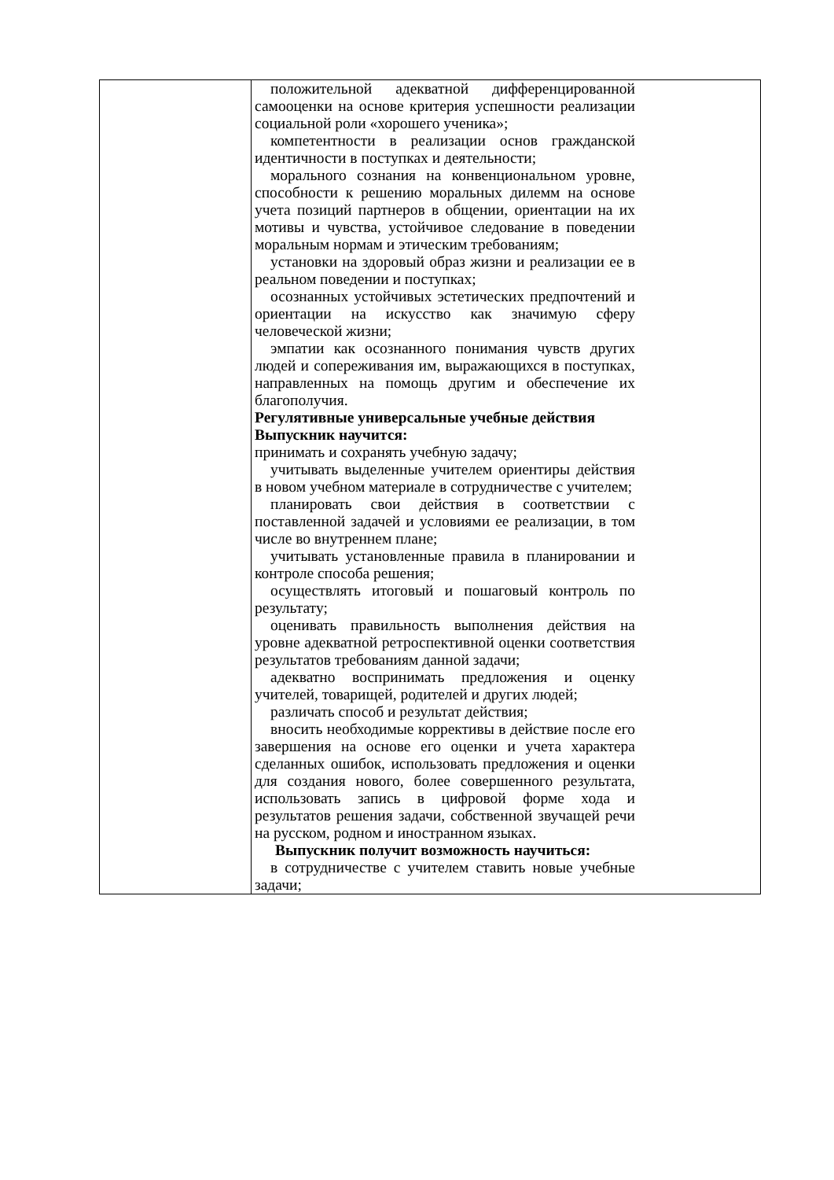| | положительной адекватной дифференцированной самооценки на основе критерия успешности реализации социальной роли «хорошего ученика»; компетентности в реализации основ гражданской идентичности в поступках и деятельности; морального сознания на конвенциональном уровне, способности к решению моральных дилемм на основе учета позиций партнеров в общении, ориентации на их мотивы и чувства, устойчивое следование в поведении моральным нормам и этическим требованиям; установки на здоровый образ жизни и реализации ее в реальном поведении и поступках; осознанных устойчивых эстетических предпочтений и ориентации на искусство как значимую сферу человеческой жизни; эмпатии как осознанного понимания чувств других людей и сопереживания им, выражающихся в поступках, направленных на помощь другим и обеспечение их благополучия. Регулятивные универсальные учебные действия Выпускник научится: принимать и сохранять учебную задачу; учитывать выделенные учителем ориентиры действия в новом учебном материале в сотрудничестве с учителем; планировать свои действия в соответствии с поставленной задачей и условиями ее реализации, в том числе во внутреннем плане; учитывать установленные правила в планировании и контроле способа решения; осуществлять итоговый и пошаговый контроль по результату; оценивать правильность выполнения действия на уровне адекватной ретроспективной оценки соответствия результатов требованиям данной задачи; адекватно воспринимать предложения и оценку учителей, товарищей, родителей и других людей; различать способ и результат действия; вносить необходимые коррективы в действие после его завершения на основе его оценки и учета характера сделанных ошибок, использовать предложения и оценки для создания нового, более совершенного результата, использовать запись в цифровой форме хода и результатов решения задачи, собственной звучащей речи на русском, родном и иностранном языках. Выпускник получит возможность научиться: в сотрудничестве с учителем ставить новые учебные задачи; |